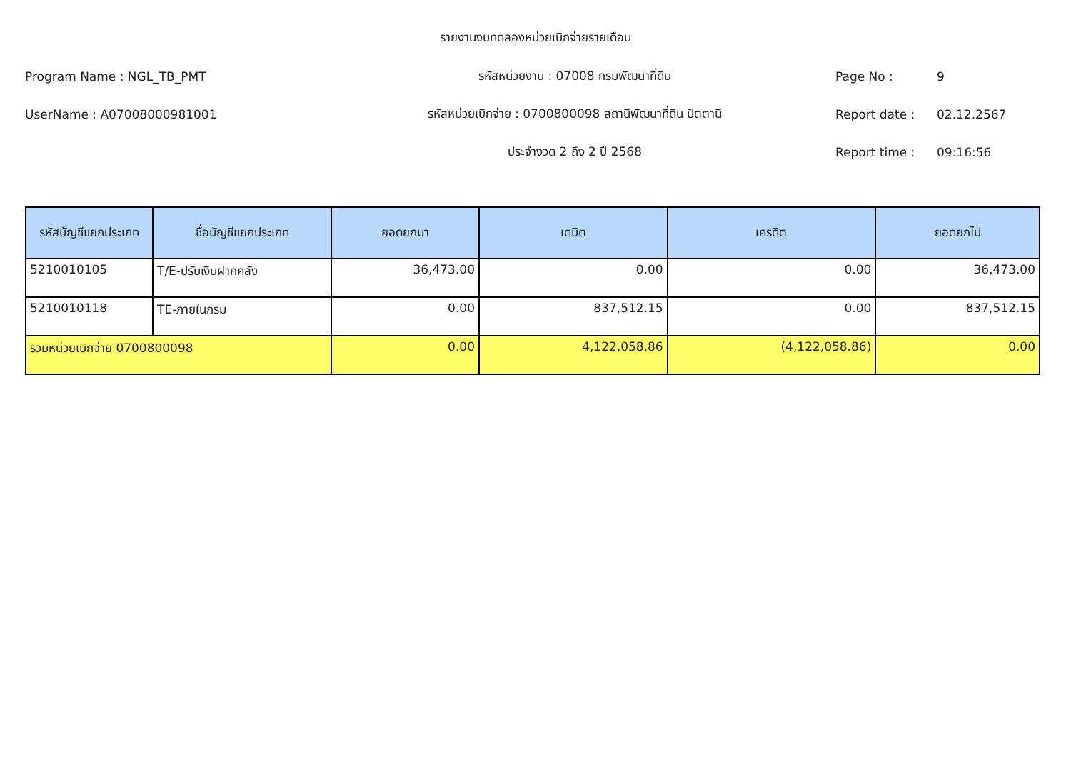รายงานงบทดลองหน่วยเบิกจ่ายรายเดือน
Program Name : NGL_TB_PMT รหัสหน่วยงาน : 07008 กรมพัฒนาที่ดิน Page No : 9
UserName : A07008000981001 รหัสหน่วยเบิกจ่าย : 0700800098 สถานีพัฒนาที่ดิน ปัตตานี Report date : 02.12.2567
ประจำงวด 2 ถึง 2 ปี 2568 Report time : 09:16:56
| รหัสบัญชีแยกประเภท | ชื่อบัญชีแยกประเภท | ยอดยกมา | เดบิต | เครดิต | ยอดยกไป |
| --- | --- | --- | --- | --- | --- |
| 5210010105 | T/E-ปรับเงินฝากคลัง | 36,473.00 | 0.00 | 0.00 | 36,473.00 |
| 5210010118 | TE-ภายในกรม | 0.00 | 837,512.15 | 0.00 | 837,512.15 |
| รวมหน่วยเบิกจ่าย 0700800098 | | 0.00 | 4,122,058.86 | (4,122,058.86) | 0.00 |